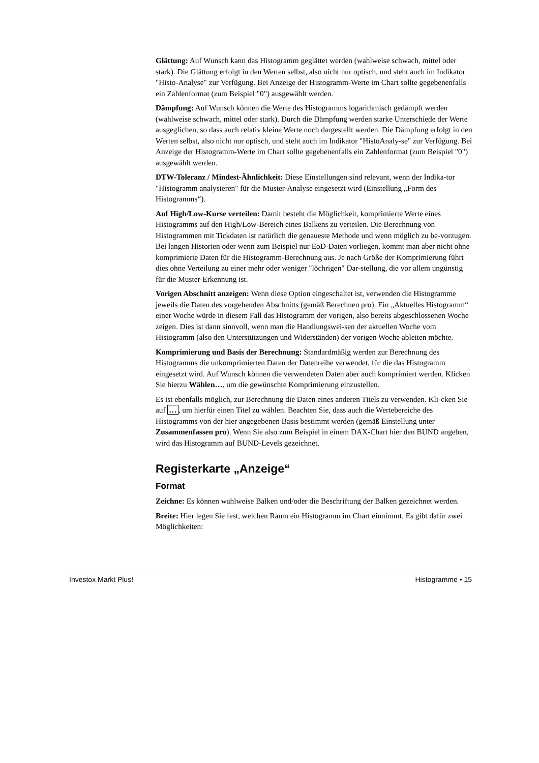Glättung: Auf Wunsch kann das Histogramm geglättet werden (wahlweise schwach, mittel oder stark). Die Glättung erfolgt in den Werten selbst, also nicht nur optisch, und steht auch im Indikator "Histo-Analyse" zur Verfügung. Bei Anzeige der Histogramm-Werte im Chart sollte gegebenenfalls ein Zahlenformat (zum Beispiel "0") ausgewählt werden.
Dämpfung: Auf Wunsch können die Werte des Histogramms logarithmisch gedämpft werden (wahlweise schwach, mittel oder stark). Durch die Dämpfung werden starke Unterschiede der Werte ausgeglichen, so dass auch relativ kleine Werte noch dargestellt werden. Die Dämpfung erfolgt in den Werten selbst, also nicht nur optisch, und steht auch im Indikator "HistoAnaly-se" zur Verfügung. Bei Anzeige der Histogramm-Werte im Chart sollte gegebenenfalls ein Zahlenformat (zum Beispiel "0") ausgewählt werden.
DTW-Toleranz / Mindest-Ähnlichkeit: Diese Einstellungen sind relevant, wenn der Indika-tor "Histogramm analysieren" für die Muster-Analyse eingesetzt wird (Einstellung „Form des Histogramms“).
Auf High/Low-Kurse verteilen: Damit besteht die Möglichkeit, komprimierte Werte eines Histogramms auf den High/Low-Bereich eines Balkens zu verteilen. Die Berechnung von Histogrammen mit Tickdaten ist natürlich die genaueste Methode und wenn möglich zu be-vorzugen. Bei langen Historien oder wenn zum Beispiel nur EoD-Daten vorliegen, kommt man aber nicht ohne komprimierte Daten für die Histogramm-Berechnung aus. Je nach Größe der Komprimierung führt dies ohne Verteilung zu einer mehr oder weniger "löchrigen" Dar-stellung, die vor allem ungünstig für die Muster-Erkennung ist.
Vorigen Abschnitt anzeigen: Wenn diese Option eingeschaltet ist, verwenden die Histogramme jeweils die Daten des vorgehenden Abschnitts (gemäß Berechnen pro). Ein „Aktuelles Histogramm“ einer Woche würde in diesem Fall das Histogramm der vorigen, also bereits abgeschlossenen Woche zeigen. Dies ist dann sinnvoll, wenn man die Handlungswei-sen der aktuellen Woche vom Histogramm (also den Unterstützungen und Widerständen) der vorigen Woche ableiten möchte.
Komprimierung und Basis der Berechnung: Standardmäßig werden zur Berechnung des Histogramms die unkomprimierten Daten der Datenreihe verwendet, für die das Histogramm eingesetzt wird. Auf Wunsch können die verwendeten Daten aber auch komprimiert werden. Klicken Sie hierzu Wählen…, um die gewünschte Komprimierung einzustellen.
Es ist ebenfalls möglich, zur Berechnung die Daten eines anderen Titels zu verwenden. Kli-cken Sie auf …, um hierfür einen Titel zu wählen. Beachten Sie, dass auch die Wertebereiche des Histogramms von der hier angegebenen Basis bestimmt werden (gemäß Einstellung unter Zusammenfassen pro). Wenn Sie also zum Beispiel in einem DAX-Chart hier den BUND angeben, wird das Histogramm auf BUND-Levels gezeichnet.
Registerkarte „Anzeige“
Format
Zeichne: Es können wahlweise Balken und/oder die Beschriftung der Balken gezeichnet werden.
Breite: Hier legen Sie fest, welchen Raum ein Histogramm im Chart einnimmt. Es gibt dafür zwei Möglichkeiten:
Investox Markt Plus! Histogramme • 15